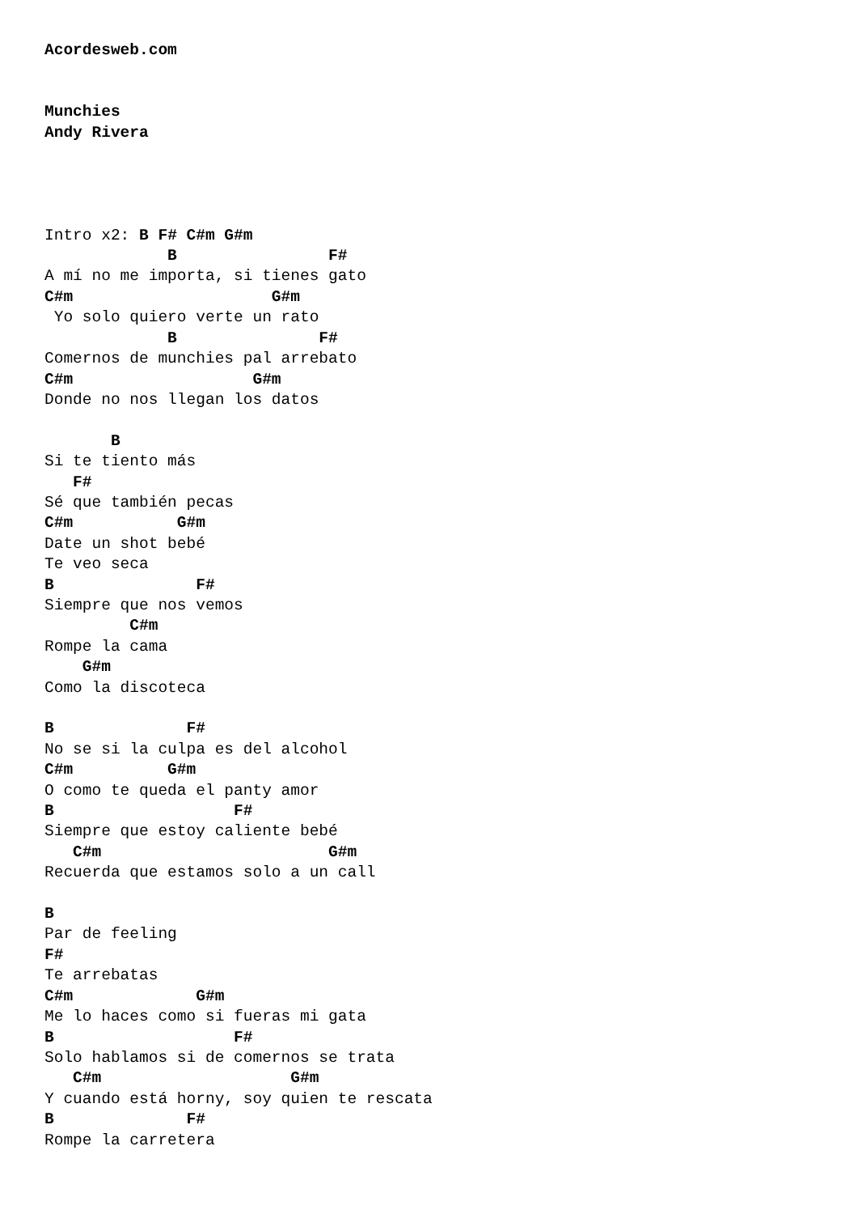Acordesweb.com


Munchies
Andy Rivera




Intro x2: B F# C#m G#m
             B                F#
A mí no me importa, si tienes gato
C#m                     G#m
 Yo solo quiero verte un rato
             B               F#
Comernos de munchies pal arrebato
C#m                   G#m
Donde no nos llegan los datos

       B
Si te tiento más
   F#
Sé que también pecas
C#m           G#m
Date un shot bebé
Te veo seca
B               F#
Siempre que nos vemos
         C#m
Rompe la cama
    G#m
Como la discoteca

B              F#
No se si la culpa es del alcohol
C#m          G#m
O como te queda el panty amor
B                   F#
Siempre que estoy caliente bebé
   C#m                        G#m
Recuerda que estamos solo a un call

B
Par de feeling
F#
Te arrebatas
C#m             G#m
Me lo haces como si fueras mi gata
B                   F#
Solo hablamos si de comernos se trata
   C#m                    G#m
Y cuando está horny, soy quien te rescata
B              F#
Rompe la carretera